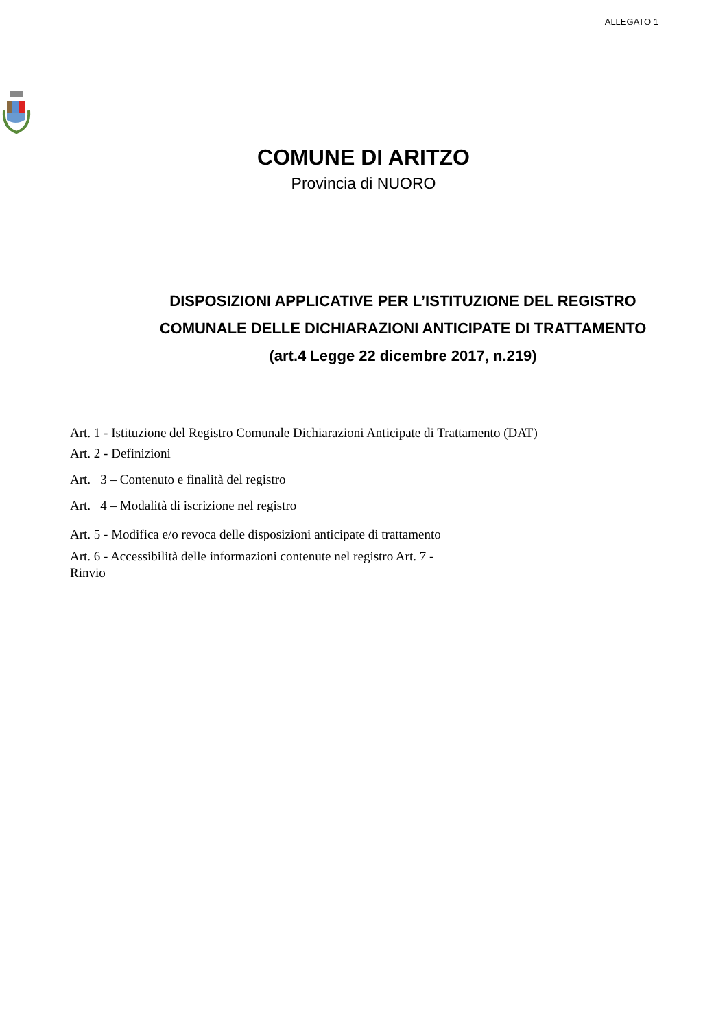ALLEGATO 1
COMUNE DI ARITZO
Provincia di NUORO
DISPOSIZIONI APPLICATIVE PER L’ISTITUZIONE DEL REGISTRO COMUNALE DELLE DICHIARAZIONI ANTICIPATE DI TRATTAMENTO (art.4 Legge 22 dicembre 2017, n.219)
Art. 1 - Istituzione del Registro Comunale Dichiarazioni Anticipate di Trattamento (DAT)
Art. 2 - Definizioni
Art. 3 – Contenuto e finalità del registro
Art. 4 – Modalità di iscrizione nel registro
Art. 5 - Modifica e/o revoca delle disposizioni anticipate di trattamento
Art. 6 - Accessibilità delle informazioni contenute nel registro Art. 7 -
Rinvio